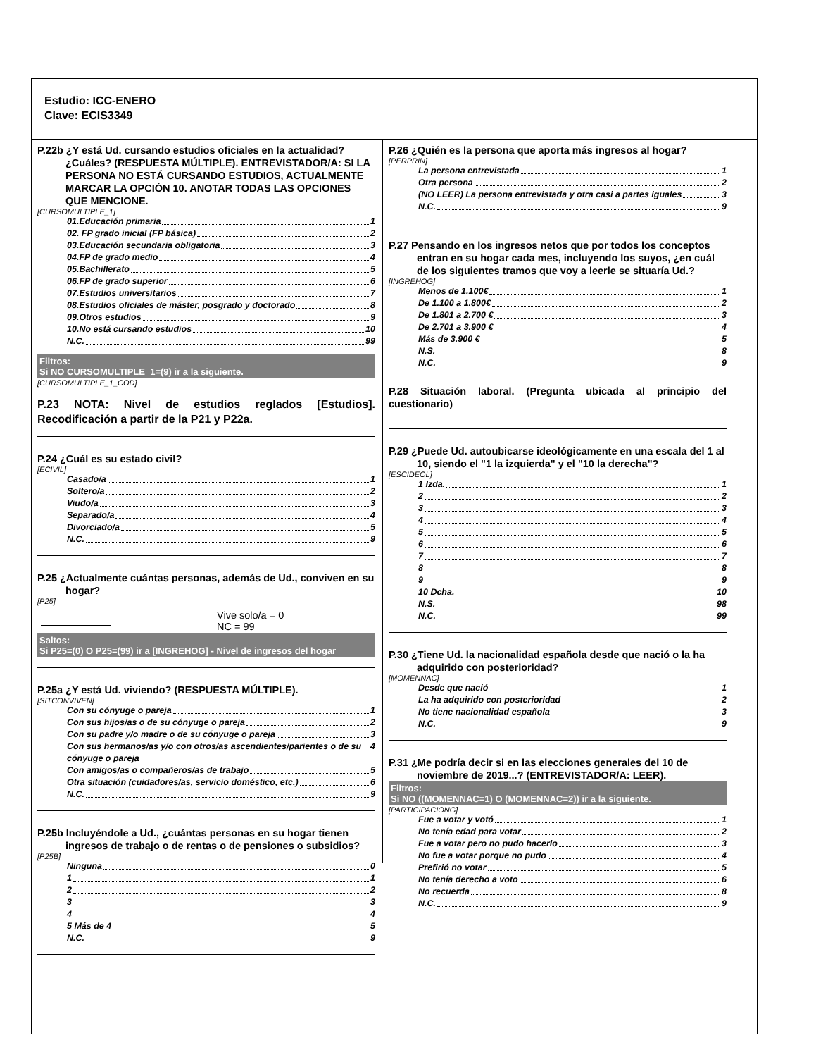Estudio: ICC-ENERO
Clave: ECIS3349
P.22b ¿Y está Ud. cursando estudios oficiales en la actualidad? ¿Cuáles? (RESPUESTA MÚLTIPLE). ENTREVISTADOR/A: SI LA PERSONA NO ESTÁ CURSANDO ESTUDIOS, ACTUALMENTE MARCAR LA OPCIÓN 10. ANOTAR TODAS LAS OPCIONES QUE MENCIONE.
[CURSOMULTIPLE_1]
01.Educación primaria 1
02. FP grado inicial (FP básica) 2
03.Educación secundaria obligatoria 3
04.FP de grado medio 4
05.Bachillerato 5
06.FP de grado superior 6
07.Estudios universitarios 7
08.Estudios oficiales de máster, posgrado y doctorado 8
09.Otros estudios 9
10.No está cursando estudios 10
N.C. 99
Filtros:
Si NO CURSOMULTIPLE_1=(9) ir a la siguiente.
[CURSOMULTIPLE_1_COD]
P.23 NOTA: Nivel de estudios reglados [Estudios]. Recodificación a partir de la P21 y P22a.
P.24 ¿Cuál es su estado civil?
[ECIVIL]
Casado/a 1
Soltero/a 2
Viudo/a 3
Separado/a 4
Divorciado/a 5
N.C. 9
P.25 ¿Actualmente cuántas personas, además de Ud., conviven en su hogar?
[P25]
Vive solo/a = 0
NC = 99
Saltos:
Si P25=(0) O P25=(99) ir a [INGREHOG] - Nivel de ingresos del hogar
P.25a ¿Y está Ud. viviendo? (RESPUESTA MÚLTIPLE).
[SITCONVIVEN]
Con su cónyuge o pareja 1
Con sus hijos/as o de su cónyuge o pareja 2
Con su padre y/o madre o de su cónyuge o pareja 3
Con sus hermanos/as y/o con otros/as ascendientes/parientes o de su cónyuge o pareja 4
Con amigos/as o compañeros/as de trabajo 5
Otra situación (cuidadores/as, servicio doméstico, etc.) 6
N.C. 9
P.25b Incluyéndole a Ud., ¿cuántas personas en su hogar tienen ingresos de trabajo o de rentas o de pensiones o subsidios?
[P25B]
Ninguna 0
1 1
2 2
3 3
4 4
5 Más de 4 5
N.C. 9
P.26 ¿Quién es la persona que aporta más ingresos al hogar?
[PERPRIN]
La persona entrevistada 1
Otra persona 2
(NO LEER) La persona entrevistada y otra casi a partes iguales 3
N.C. 9
P.27 Pensando en los ingresos netos que por todos los conceptos entran en su hogar cada mes, incluyendo los suyos, ¿en cuál de los siguientes tramos que voy a leerle se situaría Ud.?
[INGREHOG]
Menos de 1.100€ 1
De 1.100 a 1.800€ 2
De 1.801 a 2.700 € 3
De 2.701 a 3.900 € 4
Más de 3.900 € 5
N.S. 8
N.C. 9
P.28 Situación laboral. (Pregunta ubicada al principio del cuestionario)
P.29 ¿Puede Ud. autoubicarse ideológicamente en una escala del 1 al 10, siendo el "1 la izquierda" y el "10 la derecha"?
[ESCIDEOL]
1 Izda. 1
2 2
3 3
4 4
5 5
6 6
7 7
8 8
9 9
10 Dcha. 10
N.S. 98
N.C. 99
P.30 ¿Tiene Ud. la nacionalidad española desde que nació o la ha adquirido con posterioridad?
[MOMENNAC]
Desde que nació 1
La ha adquirido con posterioridad 2
No tiene nacionalidad española 3
N.C. 9
P.31 ¿Me podría decir si en las elecciones generales del 10 de noviembre de 2019...? (ENTREVISTADOR/A: LEER).
Filtros:
Si NO ((MOMENNAC=1) O (MOMENNAC=2)) ir a la siguiente.
[PARTICIPACIONG]
Fue a votar y votó 1
No tenía edad para votar 2
Fue a votar pero no pudo hacerlo 3
No fue a votar porque no pudo 4
Prefirió no votar 5
No tenía derecho a voto 6
No recuerda 8
N.C. 9